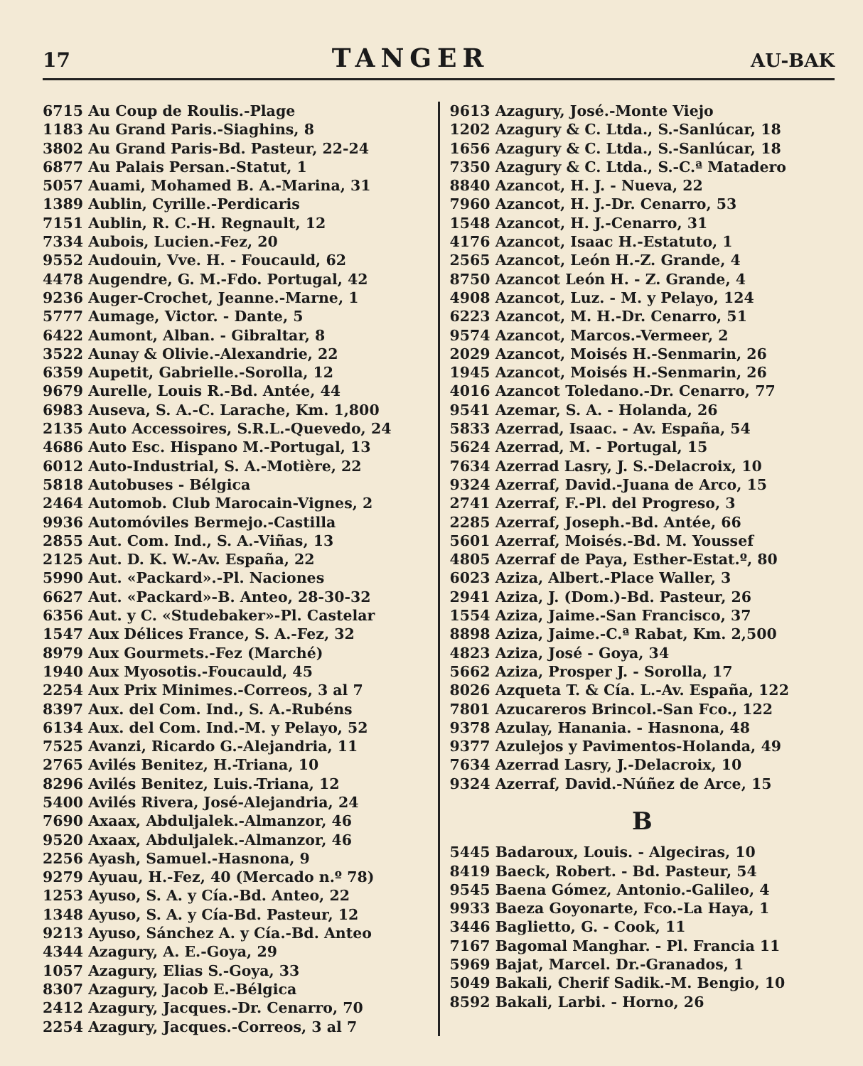17 TANGER AU-BAK
6715 Au Coup de Roulis.-Plage
1183 Au Grand Paris.-Siaghins, 8
3802 Au Grand Paris-Bd. Pasteur, 22-24
6877 Au Palais Persan.-Statut, 1
5057 Auami, Mohamed B. A.-Marina, 31
1389 Aublin, Cyrille.-Perdicaris
7151 Aublin, R. C.-H. Regnault, 12
7334 Aubois, Lucien.-Fez, 20
9552 Audouin, Vve. H. - Foucauld, 62
4478 Augendre, G. M.-Fdo. Portugal, 42
9236 Auger-Crochet, Jeanne.-Marne, 1
5777 Aumage, Victor. - Dante, 5
6422 Aumont, Alban. - Gibraltar, 8
3522 Aunay & Olivie.-Alexandrie, 22
6359 Aupetit, Gabrielle.-Sorolla, 12
9679 Aurelle, Louis R.-Bd. Antée, 44
6983 Auseva, S. A.-C. Larache, Km. 1,800
2135 Auto Accessoires, S.R.L.-Quevedo, 24
4686 Auto Esc. Hispano M.-Portugal, 13
6012 Auto-Industrial, S. A.-Motière, 22
5818 Autobuses - Bélgica
2464 Automob. Club Marocain-Vignes, 2
9936 Automóviles Bermejo.-Castilla
2855 Aut. Com. Ind., S. A.-Viñas, 13
2125 Aut. D. K. W.-Av. España, 22
5990 Aut. «Packard».-Pl. Naciones
6627 Aut. «Packard»-B. Anteo, 28-30-32
6356 Aut. y C. «Studebaker»-Pl. Castelar
1547 Aux Délices France, S. A.-Fez, 32
8979 Aux Gourmets.-Fez (Marché)
1940 Aux Myosotis.-Foucauld, 45
2254 Aux Prix Minimes.-Correos, 3 al 7
8397 Aux. del Com. Ind., S. A.-Rubéns
6134 Aux. del Com. Ind.-M. y Pelayo, 52
7525 Avanzi, Ricardo G.-Alejandria, 11
2765 Avilés Benitez, H.-Triana, 10
8296 Avilés Benitez, Luis.-Triana, 12
5400 Avilés Rivera, José-Alejandria, 24
7690 Axaax, Abduljalek.-Almanzor, 46
9520 Axaax, Abduljalek.-Almanzor, 46
2256 Ayash, Samuel.-Hasnona, 9
9279 Ayuau, H.-Fez, 40 (Mercado n.º 78)
1253 Ayuso, S. A. y Cía.-Bd. Anteo, 22
1348 Ayuso, S. A. y Cía-Bd. Pasteur, 12
9213 Ayuso, Sánchez A. y Cía.-Bd. Anteo
4344 Azagury, A. E.-Goya, 29
1057 Azagury, Elias S.-Goya, 33
8307 Azagury, Jacob E.-Bélgica
2412 Azagury, Jacques.-Dr. Cenarro, 70
2254 Azagury, Jacques.-Correos, 3 al 7
9613 Azagury, José.-Monte Viejo
1202 Azagury & C. Ltda., S.-Sanlúcar, 18
1656 Azagury & C. Ltda., S.-Sanlúcar, 18
7350 Azagury & C. Ltda., S.-C.ª Matadero
8840 Azancot, H. J. - Nueva, 22
7960 Azancot, H. J.-Dr. Cenarro, 53
1548 Azancot, H. J.-Cenarro, 31
4176 Azancot, Isaac H.-Estatuto, 1
2565 Azancot, León H.-Z. Grande, 4
8750 Azancot León H. - Z. Grande, 4
4908 Azancot, Luz. - M. y Pelayo, 124
6223 Azancot, M. H.-Dr. Cenarro, 51
9574 Azancot, Marcos.-Vermeer, 2
2029 Azancot, Moisés H.-Senmarin, 26
1945 Azancot, Moisés H.-Senmarin, 26
4016 Azancot Toledano.-Dr. Cenarro, 77
9541 Azemar, S. A. - Holanda, 26
5833 Azerrad, Isaac. - Av. España, 54
5624 Azerrad, M. - Portugal, 15
7634 Azerrad Lasry, J. S.-Delacroix, 10
9324 Azerraf, David.-Juana de Arco, 15
2741 Azerraf, F.-Pl. del Progreso, 3
2285 Azerraf, Joseph.-Bd. Antée, 66
5601 Azerraf, Moisés.-Bd. M. Youssef
4805 Azerraf de Paya, Esther-Estat.º, 80
6023 Aziza, Albert.-Place Waller, 3
2941 Aziza, J. (Dom.)-Bd. Pasteur, 26
1554 Aziza, Jaime.-San Francisco, 37
8898 Aziza, Jaime.-C.ª Rabat, Km. 2,500
4823 Aziza, José - Goya, 34
5662 Aziza, Prosper J. - Sorolla, 17
8026 Azqueta T. & Cía. L.-Av. España, 122
7801 Azucareros Brincol.-San Fco., 122
9378 Azulay, Hanania. - Hasnona, 48
9377 Azulejos y Pavimentos-Holanda, 49
7634 Azerrad Lasry, J.-Delacroix, 10
9324 Azerraf, David.-Núñez de Arce, 15
B
5445 Badaroux, Louis. - Algeciras, 10
8419 Baeck, Robert. - Bd. Pasteur, 54
9545 Baena Gómez, Antonio.-Galileo, 4
9933 Baeza Goyonarte, Fco.-La Haya, 1
3446 Baglietto, G. - Cook, 11
7167 Bagomal Manghar. - Pl. Francia 11
5969 Bajat, Marcel. Dr.-Granados, 1
5049 Bakali, Cherif Sadik.-M. Bengio, 10
8592 Bakali, Larbi. - Horno, 26